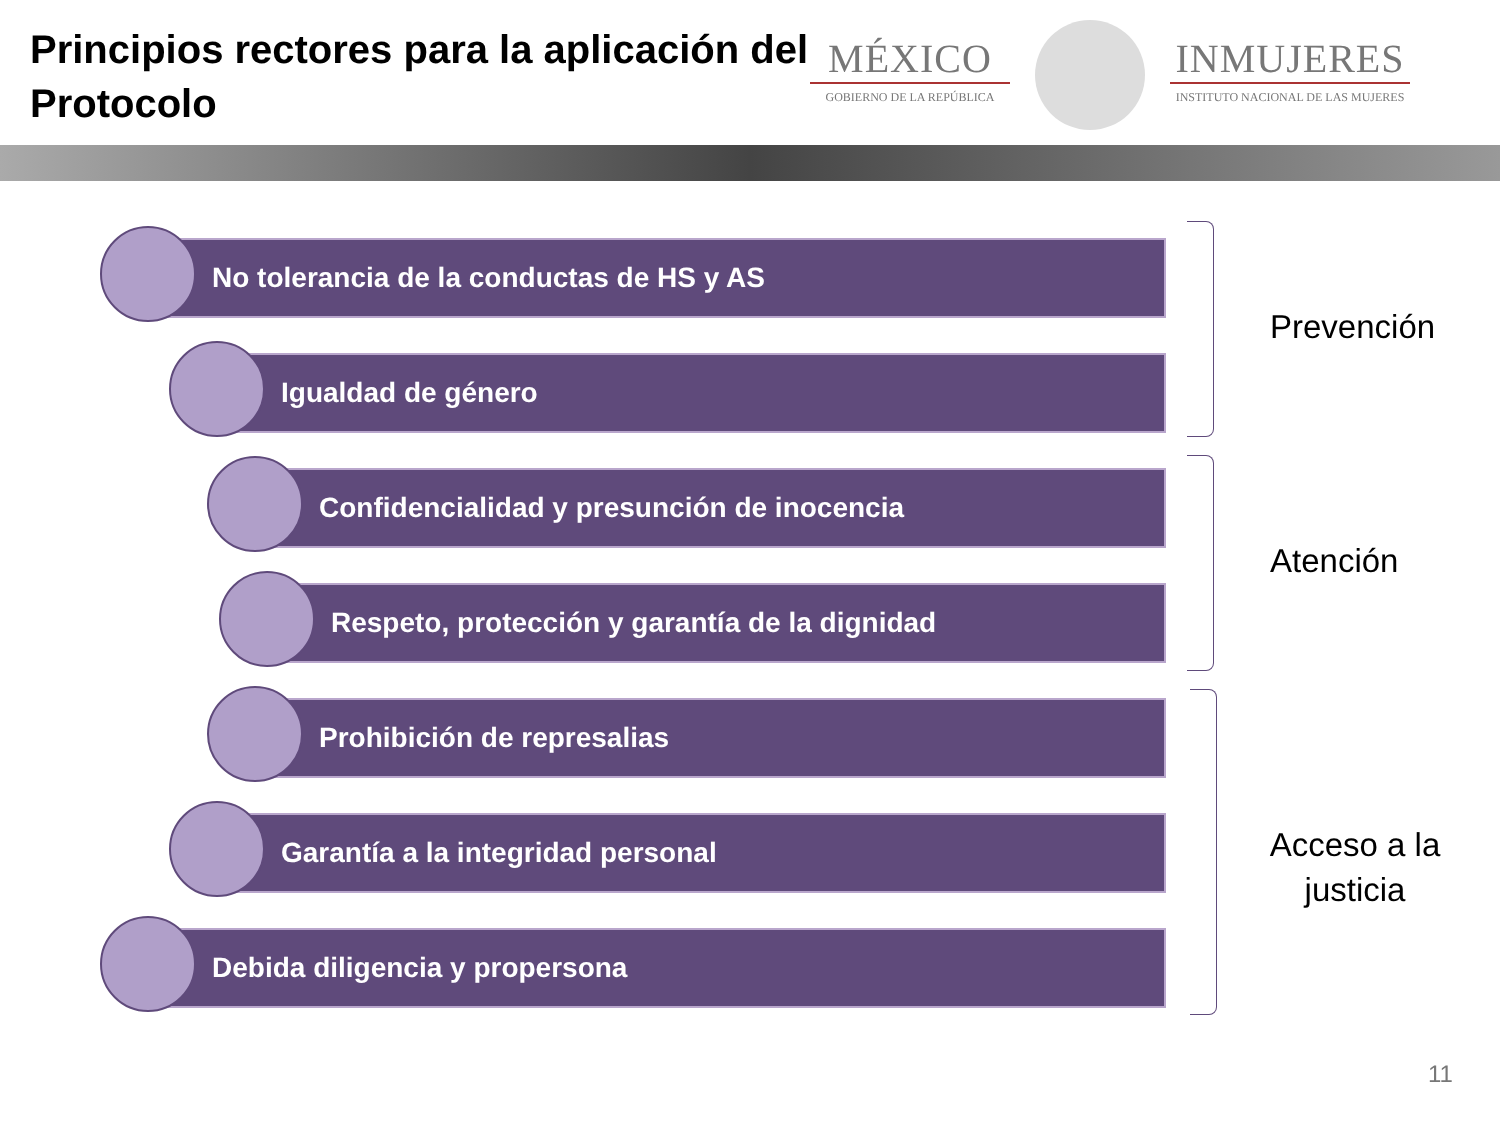Principios rectores para la aplicación del Protocolo
MÉXICO
GOBIERNO DE LA REPÚBLICA
INMUJERES
INSTITUTO NACIONAL DE LAS MUJERES
No tolerancia de la conductas de HS y AS
Igualdad de género
Confidencialidad y presunción de inocencia
Respeto, protección y garantía de la dignidad
Prohibición de represalias
Garantía a la integridad personal
Debida diligencia y propersona
Prevención
Atención
Acceso a la justicia
11